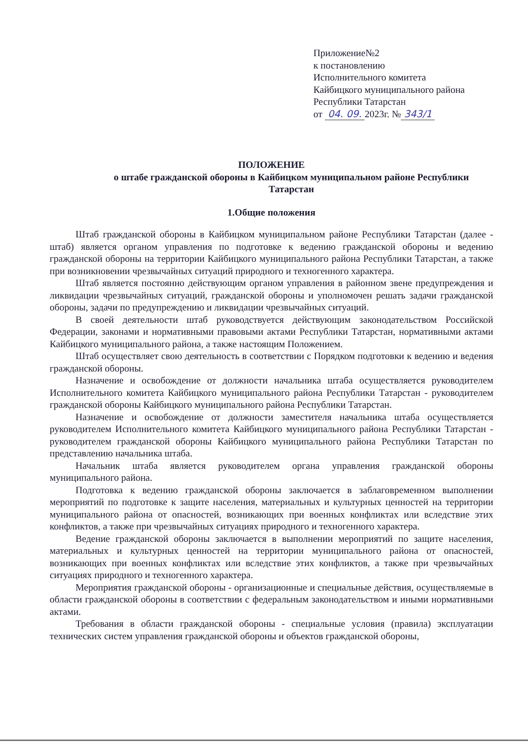Приложение№2
к постановлению
Исполнительного комитета
Кайбицкого муниципального района
Республики Татарстан
от 04. 09. 2023г. № 343/1
ПОЛОЖЕНИЕ
о штабе гражданской обороны в Кайбицком муниципальном районе Республики
Татарстан
1.Общие положения
Штаб гражданской обороны в Кайбицком муниципальном районе Республики Татарстан (далее - штаб) является органом управления по подготовке к ведению гражданской обороны и ведению гражданской обороны на территории Кайбицкого муниципального района Республики Татарстан, а также при возникновении чрезвычайных ситуаций природного и техногенного характера.
Штаб является постоянно действующим органом управления в районном звене предупреждения и ликвидации чрезвычайных ситуаций, гражданской обороны и уполномочен решать задачи гражданской обороны, задачи по предупреждению и ликвидации чрезвычайных ситуаций.
В своей деятельности штаб руководствуется действующим законодательством Российской Федерации, законами и нормативными правовыми актами Республики Татарстан, нормативными актами Кайбицкого муниципального района, а также настоящим Положением.
Штаб осуществляет свою деятельность в соответствии с Порядком подготовки к ведению и ведения гражданской обороны.
Назначение и освобождение от должности начальника штаба осуществляется руководителем Исполнительного комитета Кайбицкого муниципального района Республики Татарстан - руководителем гражданской обороны Кайбицкого муниципального района Республики Татарстан.
Назначение и освобождение от должности заместителя начальника штаба осуществляется руководителем Исполнительного комитета Кайбицкого муниципального района Республики Татарстан - руководителем гражданской обороны Кайбицкого муниципального района Республики Татарстан по представлению начальника штаба.
Начальник штаба является руководителем органа управления гражданской обороны муниципального района.
Подготовка к ведению гражданской обороны заключается в заблаговременном выполнении мероприятий по подготовке к защите населения, материальных и культурных ценностей на территории муниципального района от опасностей, возникающих при военных конфликтах или вследствие этих конфликтов, а также при чрезвычайных ситуациях природного и техногенного характера.
Ведение гражданской обороны заключается в выполнении мероприятий по защите населения, материальных и культурных ценностей на территории муниципального района от опасностей, возникающих при военных конфликтах или вследствие этих конфликтов, а также при чрезвычайных ситуациях природного и техногенного характера.
Мероприятия гражданской обороны - организационные и специальные действия, осуществляемые в области гражданской обороны в соответствии с федеральным законодательством и иными нормативными актами.
Требования в области гражданской обороны - специальные условия (правила) эксплуатации технических систем управления гражданской обороны и объектов гражданской обороны,